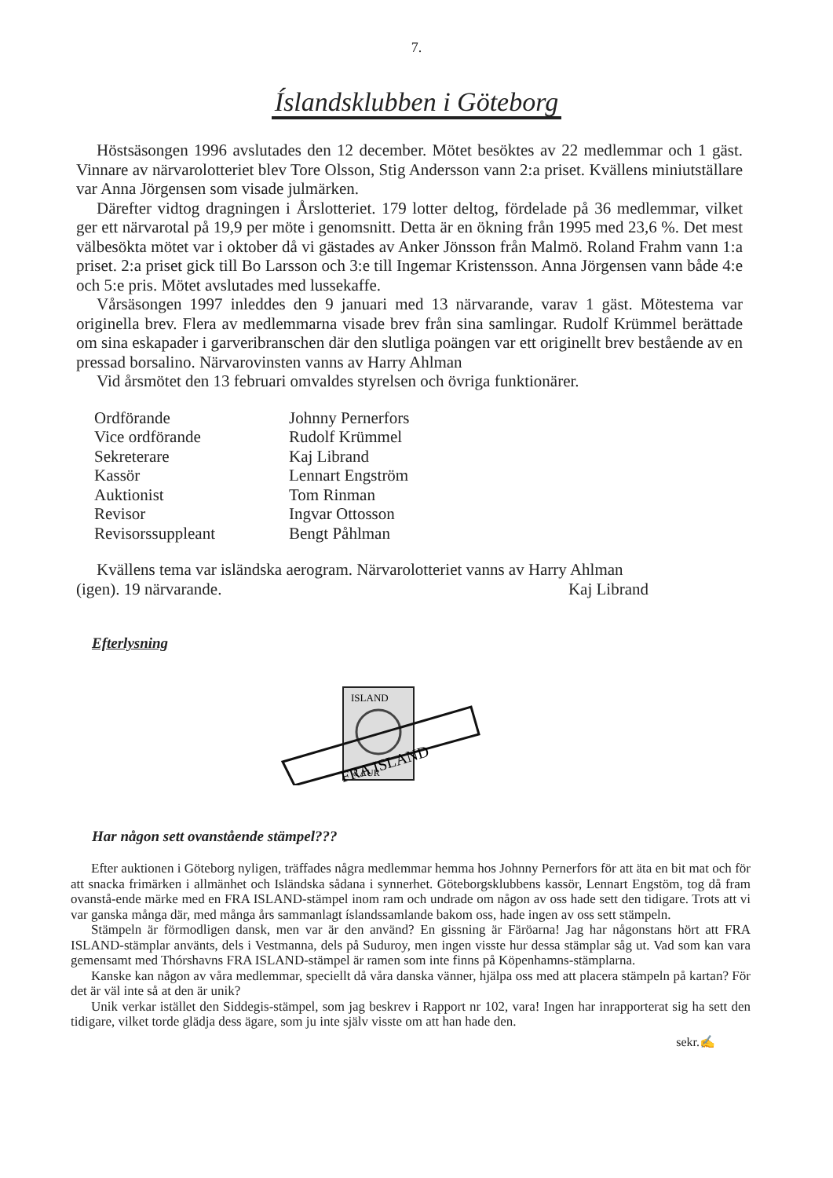7.
Íslandsklubben i Göteborg
Höstsäsongen 1996 avslutades den 12 december. Mötet besöktes av 22 medlemmar och 1 gäst. Vinnare av närvarolotteriet blev Tore Olsson, Stig Andersson vann 2:a priset. Kvällens miniutställare var Anna Jörgensen som visade julmärken.
Därefter vidtog dragningen i Årslotteriet. 179 lotter deltog, fördelade på 36 medlemmar, vilket ger ett närvarotal på 19,9 per möte i genomsnitt. Detta är en ökning från 1995 med 23,6 %. Det mest välbesökta mötet var i oktober då vi gästades av Anker Jönsson från Malmö. Roland Frahm vann 1:a priset. 2:a priset gick till Bo Larsson och 3:e till Ingemar Kristensson. Anna Jörgensen vann både 4:e och 5:e pris. Mötet avslutades med lussekaffe.
Vårsäsongen 1997 inleddes den 9 januari med 13 närvarande, varav 1 gäst. Mötestema var originella brev. Flera av medlemmarna visade brev från sina samlingar. Rudolf Krümmel berättade om sina eskapader i garveribranschen där den slutliga poängen var ett originellt brev bestående av en pressad borsalino. Närvarovinsten vanns av Harry Ahlman
Vid årsmötet den 13 februari omvaldes styrelsen och övriga funktionärer.
| Ordförande | Johnny Pernerfors |
| Vice ordförande | Rudolf Krümmel |
| Sekreterare | Kaj Librand |
| Kassör | Lennart Engström |
| Auktionist | Tom Rinman |
| Revisor | Ingvar Ottosson |
| Revisorssuppleant | Bengt Påhlman |
Kvällens tema var isländska aerogram. Närvarolotteriet vanns av Harry Ahlman
(igen). 19 närvarande. Kaj Librand
Efterlysning
ISLAND
5 AUR
FRA ISLAND
Har någon sett ovanstående stämpel???
Efter auktionen i Göteborg nyligen, träffades några medlemmar hemma hos Johnny Pernerfors för att äta en bit mat och för att snacka frimärken i allmänhet och Isländska sådana i synnerhet. Göteborgsklubbens kassör, Lennart Engstöm, tog då fram ovanstå-ende märke med en FRA ISLAND-stämpel inom ram och undrade om någon av oss hade sett den tidigare. Trots att vi var ganska många där, med många års sammanlagt íslandssamlande bakom oss, hade ingen av oss sett stämpeln.
Stämpeln är förmodligen dansk, men var är den använd? En gissning är Färöarna! Jag har någonstans hört att FRA ISLAND-stämplar använts, dels i Vestmanna, dels på Suduroy, men ingen visste hur dessa stämplar såg ut. Vad som kan vara gemensamt med Thórshavns FRA ISLAND-stämpel är ramen som inte finns på Köpenhamns-stämplarna.
Kanske kan någon av våra medlemmar, speciellt då våra danska vänner, hjälpa oss med att placera stämpeln på kartan? För det är väl inte så at den är unik?
Unik verkar istället den Siddegis-stämpel, som jag beskrev i Rapport nr 102, vara! Ingen har inrapporterat sig ha sett den tidigare, vilket torde glädja dess ägare, som ju inte själv visste om att han hade den.
sekr.✍